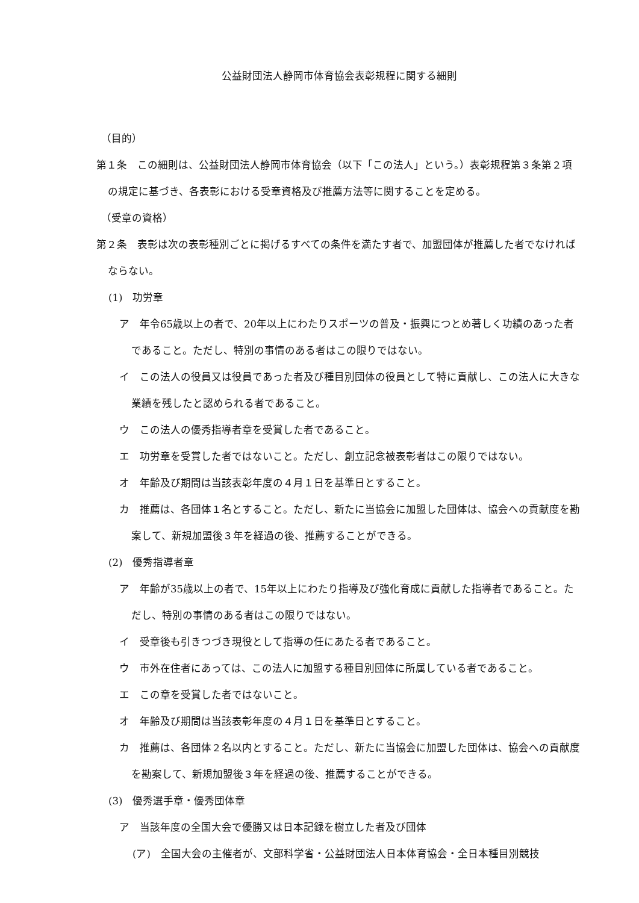公益財団法人静岡市体育協会表彰規程に関する細則
（目的）
第１条　この細則は、公益財団法人静岡市体育協会（以下「この法人」という。）表彰規程第３条第２項の規定に基づき、各表彰における受章資格及び推薦方法等に関することを定める。
（受章の資格）
第２条　表彰は次の表彰種別ごとに掲げるすべての条件を満たす者で、加盟団体が推薦した者でなければならない。
(1)　功労章
ア　年令65歳以上の者で、20年以上にわたりスポーツの普及・振興につとめ著しく功績のあった者であること。ただし、特別の事情のある者はこの限りではない。
イ　この法人の役員又は役員であった者及び種目別団体の役員として特に貢献し、この法人に大きな業績を残したと認められる者であること。
ウ　この法人の優秀指導者章を受賞した者であること。
エ　功労章を受賞した者ではないこと。ただし、創立記念被表彰者はこの限りではない。
オ　年齢及び期間は当該表彰年度の４月１日を基準日とすること。
カ　推薦は、各団体１名とすること。ただし、新たに当協会に加盟した団体は、協会への貢献度を勘案して、新規加盟後３年を経過の後、推薦することができる。
(2)　優秀指導者章
ア　年齢が35歳以上の者で、15年以上にわたり指導及び強化育成に貢献した指導者であること。ただし、特別の事情のある者はこの限りではない。
イ　受章後も引きつづき現役として指導の任にあたる者であること。
ウ　市外在住者にあっては、この法人に加盟する種目別団体に所属している者であること。
エ　この章を受賞した者ではないこと。
オ　年齢及び期間は当該表彰年度の４月１日を基準日とすること。
カ　推薦は、各団体２名以内とすること。ただし、新たに当協会に加盟した団体は、協会への貢献度を勘案して、新規加盟後３年を経過の後、推薦することができる。
(3)　優秀選手章・優秀団体章
ア　当該年度の全国大会で優勝又は日本記録を樹立した者及び団体
(ア)　全国大会の主催者が、文部科学省・公益財団法人日本体育協会・全日本種目別競技